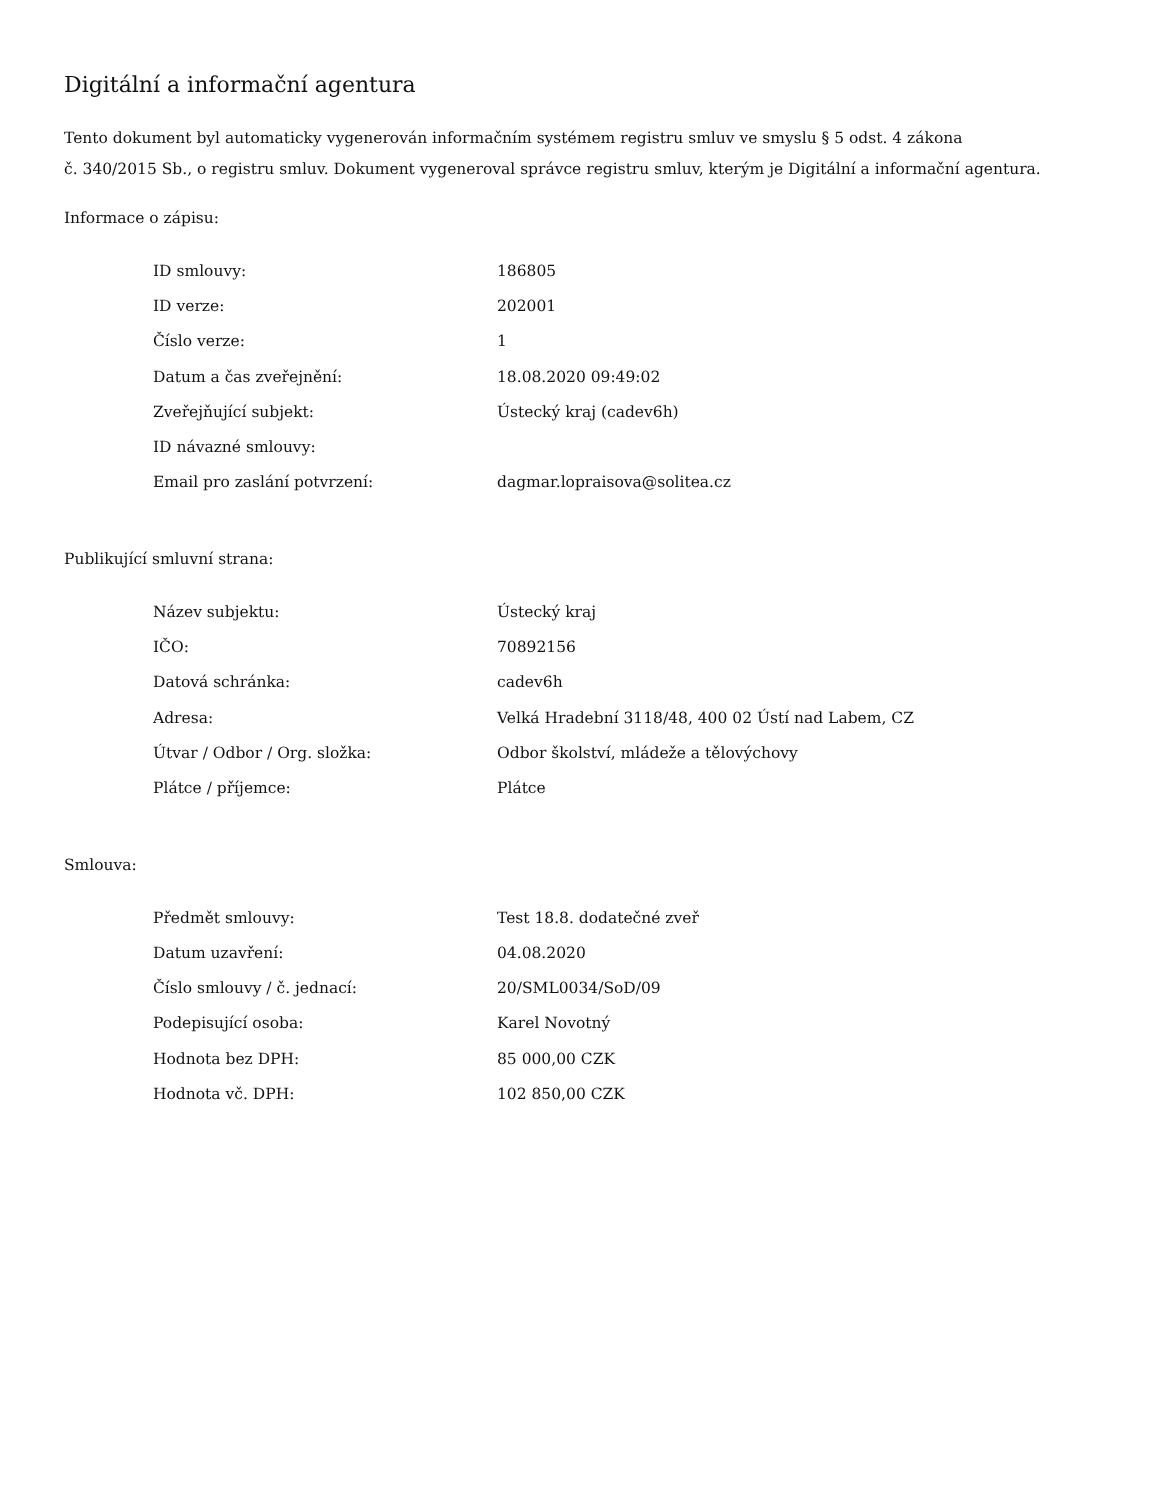Digitální a informační agentura
Tento dokument byl automaticky vygenerován informačním systémem registru smluv ve smyslu § 5 odst. 4 zákona
č. 340/2015 Sb., o registru smluv. Dokument vygeneroval správce registru smluv, kterým je Digitální a informační agentura.
Informace o zápisu:
| ID smlouvy: | 186805 |
| ID verze: | 202001 |
| Číslo verze: | 1 |
| Datum a čas zveřejnění: | 18.08.2020 09:49:02 |
| Zveřejňující subjekt: | Ústecký kraj (cadev6h) |
| ID návazné smlouvy: | |
| Email pro zaslání potvrzení: | dagmar.lopraisova@solitea.cz |
Publikující smluvní strana:
| Název subjektu: | Ústecký kraj |
| IČO: | 70892156 |
| Datová schránka: | cadev6h |
| Adresa: | Velká Hradební 3118/48, 400 02 Ústí nad Labem, CZ |
| Útvar / Odbor / Org. složka: | Odbor školství, mládeže a tělovýchovy |
| Plátce / příjemce: | Plátce |
Smlouva:
| Předmět smlouvy: | Test 18.8. dodatečné zveř |
| Datum uzavření: | 04.08.2020 |
| Číslo smlouvy / č. jednací: | 20/SML0034/SoD/09 |
| Podepisující osoba: | Karel Novotný |
| Hodnota bez DPH: | 85 000,00 CZK |
| Hodnota vč. DPH: | 102 850,00 CZK |